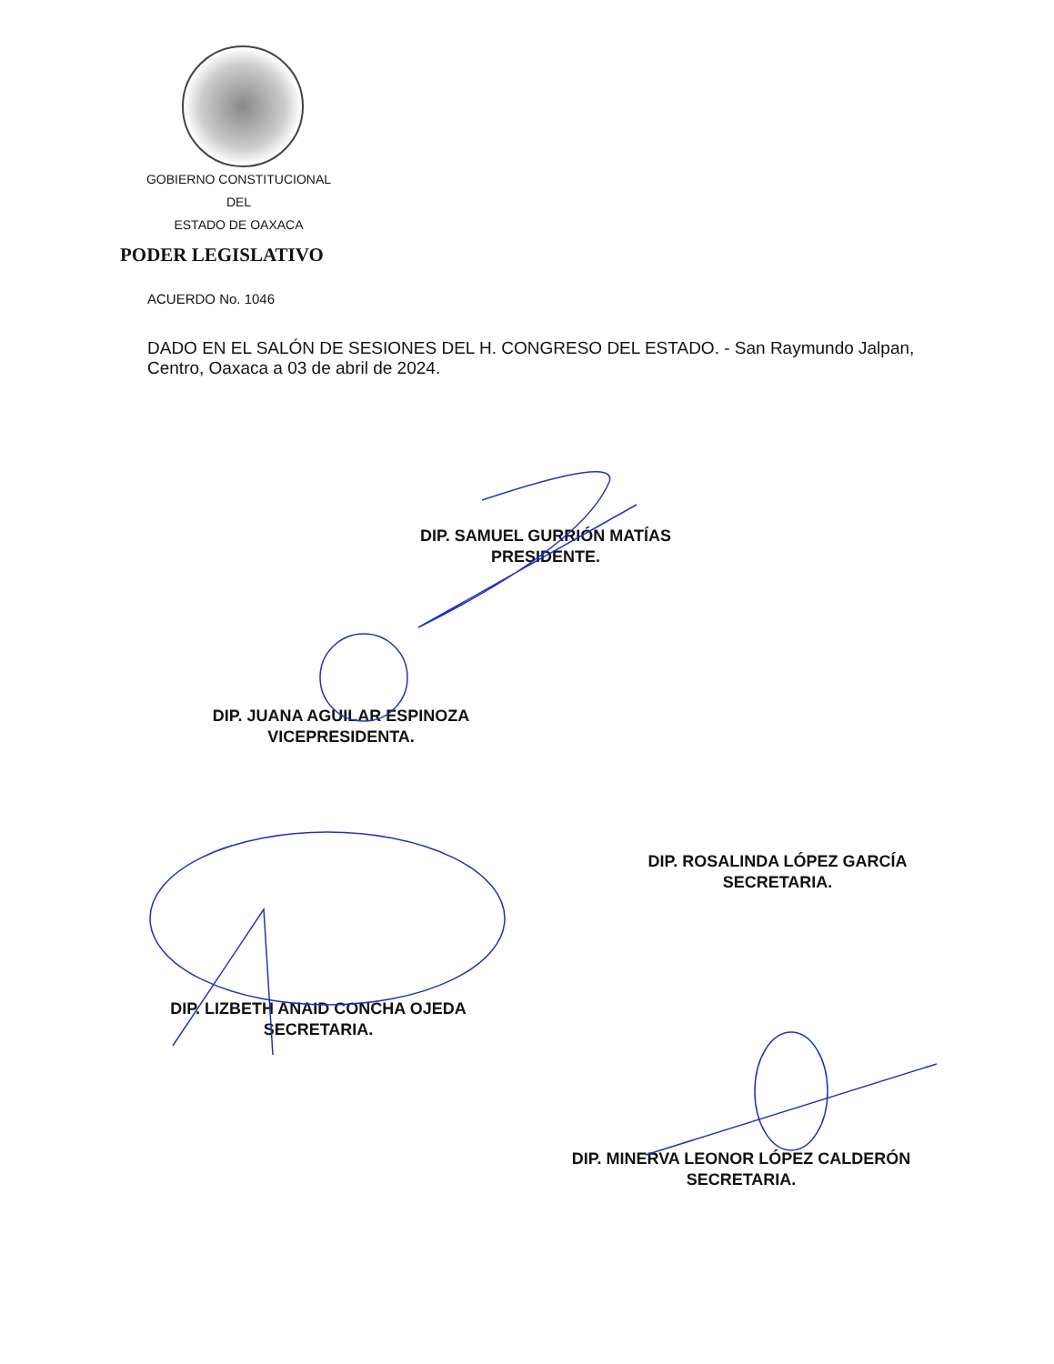GOBIERNO CONSTITUCIONAL
DEL
ESTADO DE OAXACA
PODER LEGISLATIVO
ACUERDO No. 1046
DADO EN EL SALÓN DE SESIONES DEL H. CONGRESO DEL ESTADO. - San Raymundo Jalpan, Centro, Oaxaca a 03 de abril de 2024.
DIP. SAMUEL GURRIÓN MATÍAS
PRESIDENTE.
DIP. JUANA AGUILAR ESPINOZA
VICEPRESIDENTA.
DIP. ROSALINDA LÓPEZ GARCÍA
SECRETARIA.
DIP. LIZBETH ANAID CONCHA OJEDA
SECRETARIA.
DIP. MINERVA LEONOR LÓPEZ CALDERÓN
SECRETARIA.